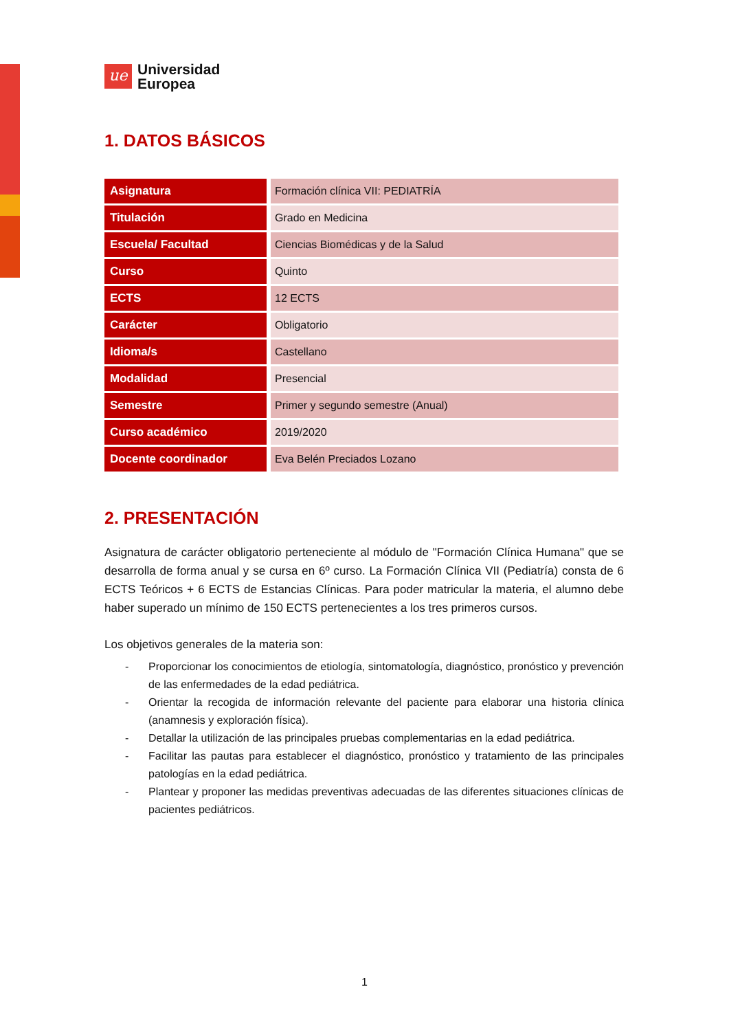ue
Universidad
Europea
1. DATOS BÁSICOS
| Asignatura | Formación clínica VII: PEDIATRÍA |
| Titulación | Grado en Medicina |
| Escuela/ Facultad | Ciencias Biomédicas y de la Salud |
| Curso | Quinto |
| ECTS | 12 ECTS |
| Carácter | Obligatorio |
| Idioma/s | Castellano |
| Modalidad | Presencial |
| Semestre | Primer y segundo semestre (Anual) |
| Curso académico | 2019/2020 |
| Docente coordinador | Eva Belén Preciados Lozano |
2. PRESENTACIÓN
Asignatura de carácter obligatorio perteneciente al módulo de "Formación Clínica Humana" que se desarrolla de forma anual y se cursa en 6º curso. La Formación Clínica VII (Pediatría) consta de 6 ECTS Teóricos + 6 ECTS de Estancias Clínicas. Para poder matricular la materia, el alumno debe haber superado un mínimo de 150 ECTS pertenecientes a los tres primeros cursos.
Los objetivos generales de la materia son:
- Proporcionar los conocimientos de etiología, sintomatología, diagnóstico, pronóstico y prevención de las enfermedades de la edad pediátrica.
- Orientar la recogida de información relevante del paciente para elaborar una historia clínica (anamnesis y exploración física).
- Detallar la utilización de las principales pruebas complementarias en la edad pediátrica.
- Facilitar las pautas para establecer el diagnóstico, pronóstico y tratamiento de las principales patologías en la edad pediátrica.
- Plantear y proponer las medidas preventivas adecuadas de las diferentes situaciones clínicas de pacientes pediátricos.
1